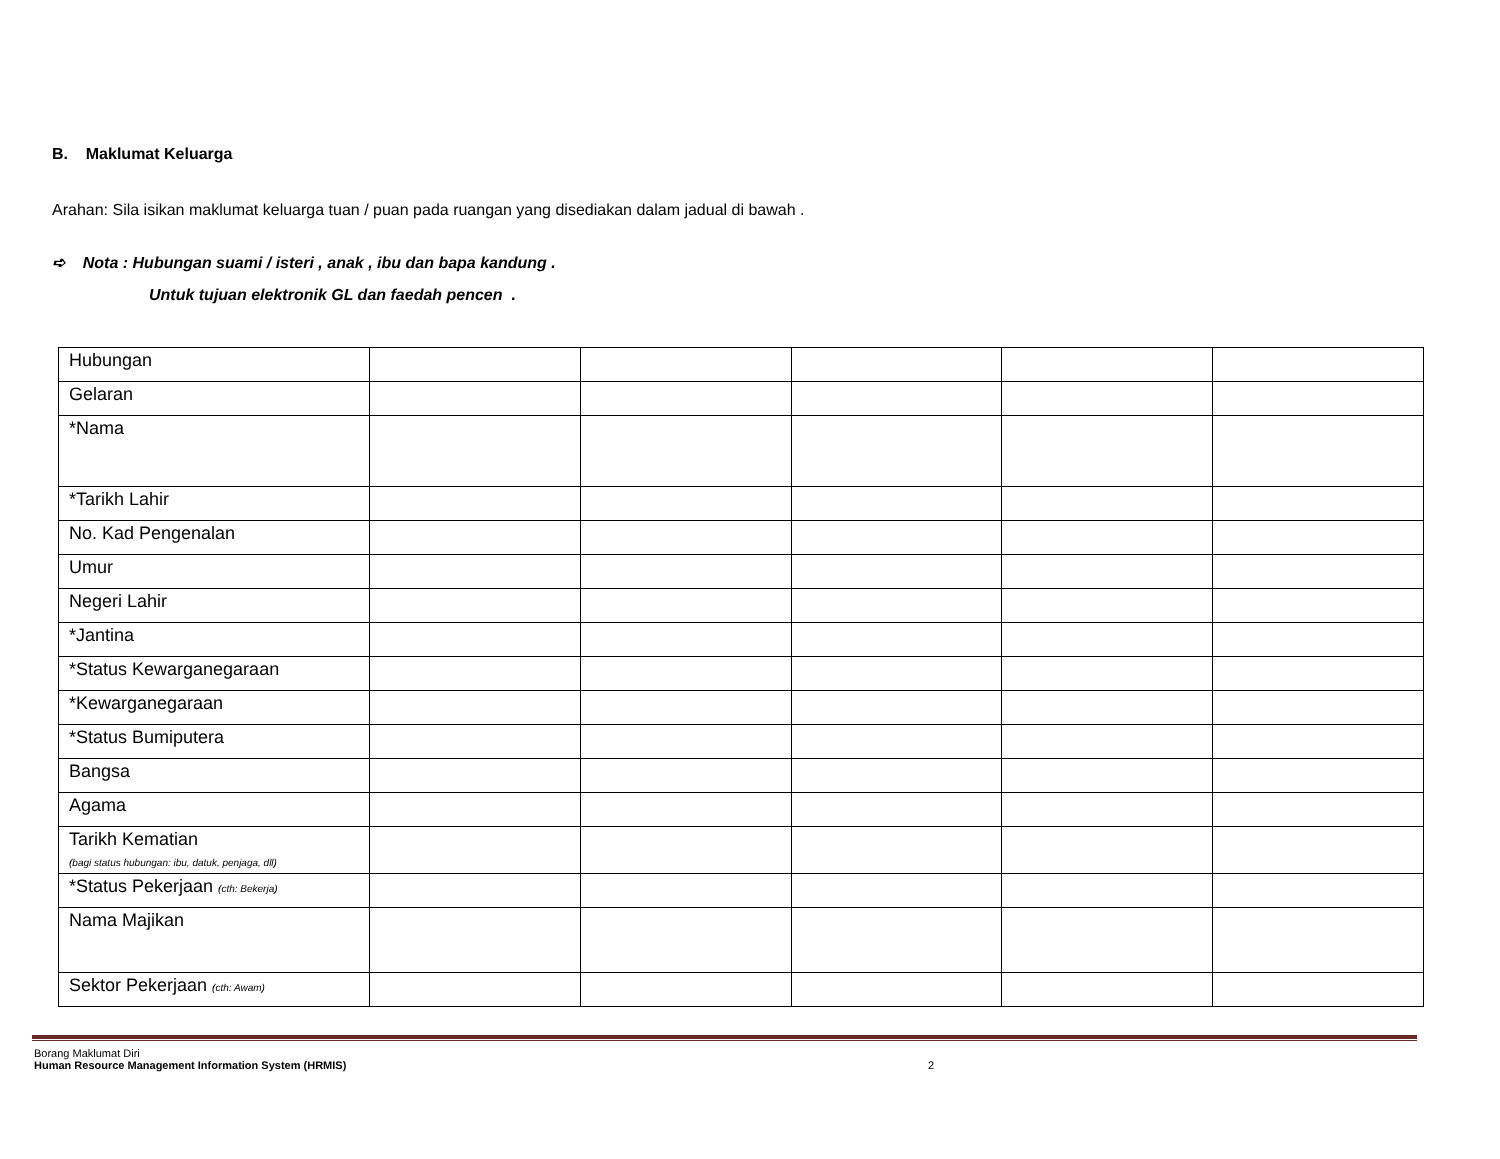B. Maklumat Keluarga
Arahan: Sila isikan maklumat keluarga tuan / puan pada ruangan yang disediakan dalam jadual di bawah .
➪ Nota : Hubungan suami / isteri , anak , ibu dan bapa kandung .
Untuk tujuan elektronik GL dan faedah pencen .
| Hubungan | | | | | |
| Gelaran | | | | | |
| *Nama | | | | | |
| *Tarikh Lahir | | | | | |
| No. Kad Pengenalan | | | | | |
| Umur | | | | | |
| Negeri Lahir | | | | | |
| *Jantina | | | | | |
| *Status Kewarganegaraan | | | | | |
| *Kewarganegaraan | | | | | |
| *Status Bumiputera | | | | | |
| Bangsa | | | | | |
| Agama | | | | | |
| Tarikh Kematian (bagi status hubungan: ibu, datuk, penjaga, dll) | | | | | |
| *Status Pekerjaan (cth: Bekerja) | | | | | |
| Nama Majikan | | | | | |
| Sektor Pekerjaan (cth: Awam) | | | | | |
Borang Maklumat Diri
Human Resource Management Information System (HRMIS)
2